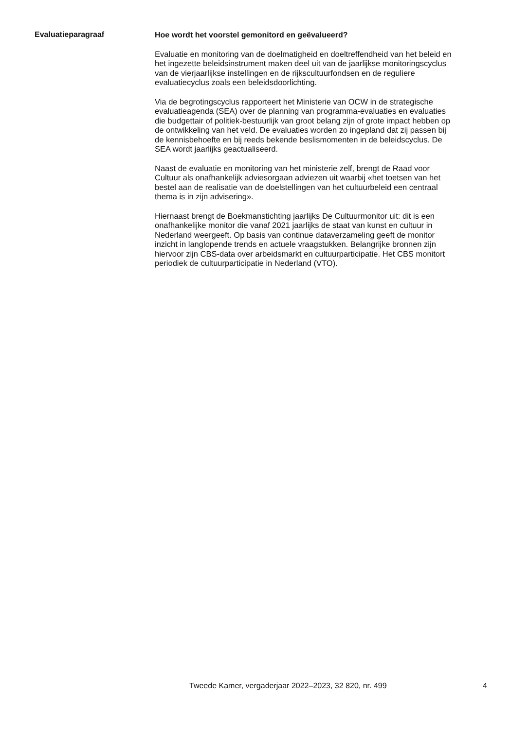Evaluatieparagraaf
Hoe wordt het voorstel gemonitord en geëvalueerd?
Evaluatie en monitoring van de doelmatigheid en doeltreffendheid van het beleid en het ingezette beleidsinstrument maken deel uit van de jaarlijkse monitoringscyclus van de vierjaarlijkse instellingen en de rijkscultuurfondsen en de reguliere evaluatiecyclus zoals een beleidsdoorlichting.
Via de begrotingscyclus rapporteert het Ministerie van OCW in de strategische evaluatieagenda (SEA) over de planning van programma-evaluaties en evaluaties die budgettair of politiek-bestuurlijk van groot belang zijn of grote impact hebben op de ontwikkeling van het veld. De evaluaties worden zo ingepland dat zij passen bij de kennisbehoefte en bij reeds bekende beslismomenten in de beleidscyclus. De SEA wordt jaarlijks geactualiseerd.
Naast de evaluatie en monitoring van het ministerie zelf, brengt de Raad voor Cultuur als onafhankelijk adviesorgaan adviezen uit waarbij «het toetsen van het bestel aan de realisatie van de doelstellingen van het cultuurbeleid een centraal thema is in zijn advisering».
Hiernaast brengt de Boekmanstichting jaarlijks De Cultuurmonitor uit: dit is een onafhankelijke monitor die vanaf 2021 jaarlijks de staat van kunst en cultuur in Nederland weergeeft. Op basis van continue dataverzameling geeft de monitor inzicht in langlopende trends en actuele vraagstukken. Belangrijke bronnen zijn hiervoor zijn CBS-data over arbeidsmarkt en cultuurparticipatie. Het CBS monitort periodiek de cultuurparticipatie in Nederland (VTO).
Tweede Kamer, vergaderjaar 2022–2023, 32 820, nr. 499 4